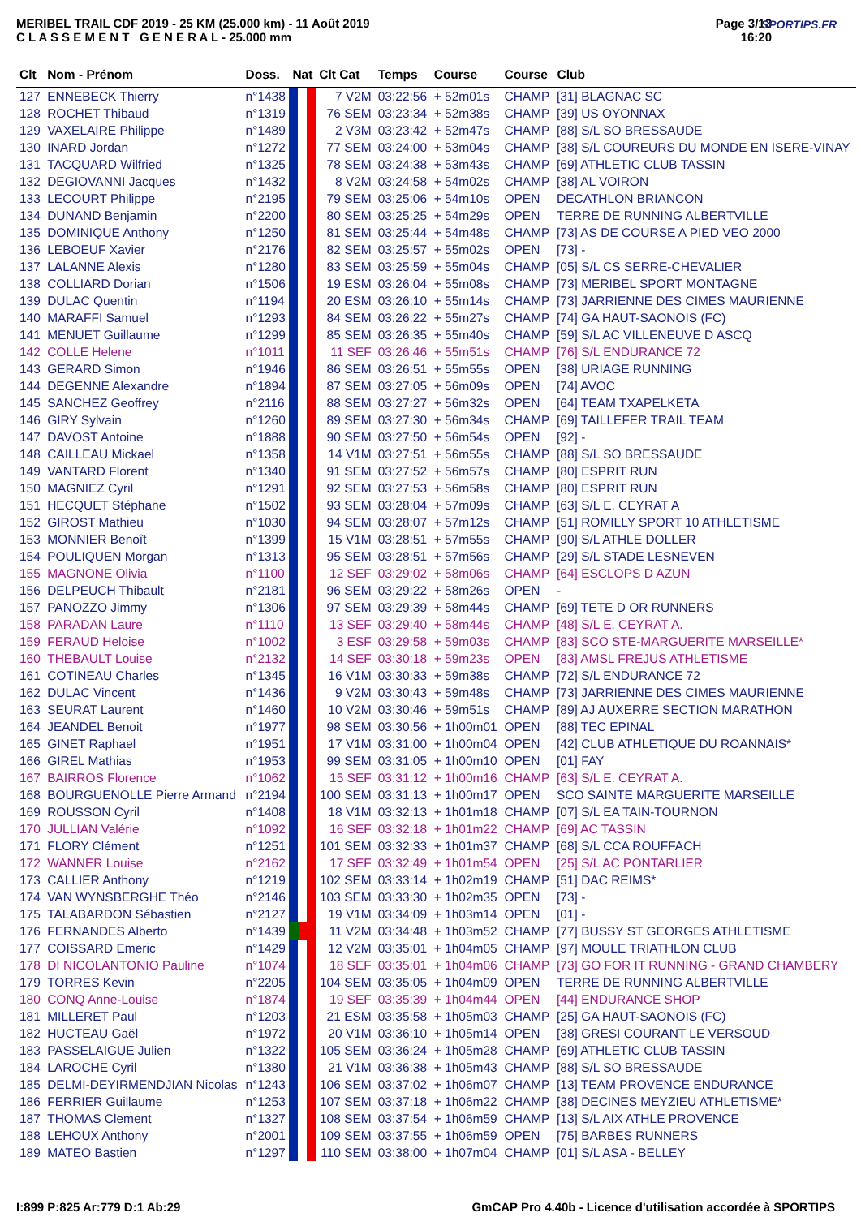MERIBEL TRAIL CDF 2019 - 25 KM (25.000 km) - 11 Août 2019
C L A S S E M E N T G E N E R A L - 25.000 mm
Page 3/13
16:20
SPORTIPS.FR
| Clt | Nom - Prénom | Doss. | Nat | Clt Cat | Temps | Course | Course | Club |
| --- | --- | --- | --- | --- | --- | --- | --- | --- |
| 127 | ENNEBECK Thierry | n°1438 | | 7 V2M | 03:22:56 | + 52m01s | CHAMP | [31] BLAGNAC SC |
| 128 | ROCHET Thibaud | n°1319 | | 76 SEM | 03:23:34 | + 52m38s | CHAMP | [39] US OYONNAX |
| 129 | VAXELAIRE Philippe | n°1489 | | 2 V3M | 03:23:42 | + 52m47s | CHAMP | [88] S/L SO BRESSAUDE |
| 130 | INARD Jordan | n°1272 | | 77 SEM | 03:24:00 | + 53m04s | CHAMP | [38] S/L COUREURS DU MONDE EN ISERE-VINAY |
| 131 | TACQUARD Wilfried | n°1325 | | 78 SEM | 03:24:38 | + 53m43s | CHAMP | [69] ATHLETIC CLUB TASSIN |
| 132 | DEGIOVANNI Jacques | n°1432 | | 8 V2M | 03:24:58 | + 54m02s | CHAMP | [38] AL VOIRON |
| 133 | LECOURT Philippe | n°2195 | | 79 SEM | 03:25:06 | + 54m10s | OPEN | DECATHLON BRIANCON |
| 134 | DUNAND Benjamin | n°2200 | | 80 SEM | 03:25:25 | + 54m29s | OPEN | TERRE DE RUNNING ALBERTVILLE |
| 135 | DOMINIQUE Anthony | n°1250 | | 81 SEM | 03:25:44 | + 54m48s | CHAMP | [73] AS DE COURSE A PIED VEO 2000 |
| 136 | LEBOEUF Xavier | n°2176 | | 82 SEM | 03:25:57 | + 55m02s | OPEN | [73] - |
| 137 | LALANNE Alexis | n°1280 | | 83 SEM | 03:25:59 | + 55m04s | CHAMP | [05] S/L CS SERRE-CHEVALIER |
| 138 | COLLIARD Dorian | n°1506 | | 19 ESM | 03:26:04 | + 55m08s | CHAMP | [73] MERIBEL SPORT MONTAGNE |
| 139 | DULAC Quentin | n°1194 | | 20 ESM | 03:26:10 | + 55m14s | CHAMP | [73] JARRIENNE DES CIMES MAURIENNE |
| 140 | MARAFFI Samuel | n°1293 | | 84 SEM | 03:26:22 | + 55m27s | CHAMP | [74] GA HAUT-SAONOIS (FC) |
| 141 | MENUET Guillaume | n°1299 | | 85 SEM | 03:26:35 | + 55m40s | CHAMP | [59] S/L AC VILLENEUVE D ASCQ |
| 142 | COLLE Helene | n°1011 | | 11 SEF | 03:26:46 | + 55m51s | CHAMP | [76] S/L ENDURANCE 72 |
| 143 | GERARD Simon | n°1946 | | 86 SEM | 03:26:51 | + 55m55s | OPEN | [38] URIAGE RUNNING |
| 144 | DEGENNE Alexandre | n°1894 | | 87 SEM | 03:27:05 | + 56m09s | OPEN | [74] AVOC |
| 145 | SANCHEZ Geoffrey | n°2116 | | 88 SEM | 03:27:27 | + 56m32s | OPEN | [64] TEAM TXAPELKETA |
| 146 | GIRY Sylvain | n°1260 | | 89 SEM | 03:27:30 | + 56m34s | CHAMP | [69] TAILLEFER TRAIL TEAM |
| 147 | DAVOST Antoine | n°1888 | | 90 SEM | 03:27:50 | + 56m54s | OPEN | [92] - |
| 148 | CAILLEAU Mickael | n°1358 | | 14 V1M | 03:27:51 | + 56m55s | CHAMP | [88] S/L SO BRESSAUDE |
| 149 | VANTARD Florent | n°1340 | | 91 SEM | 03:27:52 | + 56m57s | CHAMP | [80] ESPRIT RUN |
| 150 | MAGNIEZ Cyril | n°1291 | | 92 SEM | 03:27:53 | + 56m58s | CHAMP | [80] ESPRIT RUN |
| 151 | HECQUET Stéphane | n°1502 | | 93 SEM | 03:28:04 | + 57m09s | CHAMP | [63] S/L E. CEYRAT A |
| 152 | GIROST Mathieu | n°1030 | | 94 SEM | 03:28:07 | + 57m12s | CHAMP | [51] ROMILLY SPORT 10 ATHLETISME |
| 153 | MONNIER Benoît | n°1399 | | 15 V1M | 03:28:51 | + 57m55s | CHAMP | [90] S/L ATHLE DOLLER |
| 154 | POULIQUEN Morgan | n°1313 | | 95 SEM | 03:28:51 | + 57m56s | CHAMP | [29] S/L STADE LESNEVEN |
| 155 | MAGNONE Olivia | n°1100 | | 12 SEF | 03:29:02 | + 58m06s | CHAMP | [64] ESCLOPS D AZUN |
| 156 | DELPEUCH Thibault | n°2181 | | 96 SEM | 03:29:22 | + 58m26s | OPEN | - |
| 157 | PANOZZO Jimmy | n°1306 | | 97 SEM | 03:29:39 | + 58m44s | CHAMP | [69] TETE D OR RUNNERS |
| 158 | PARADAN Laure | n°1110 | | 13 SEF | 03:29:40 | + 58m44s | CHAMP | [48] S/L E. CEYRAT A. |
| 159 | FERAUD Heloise | n°1002 | | 3 ESF | 03:29:58 | + 59m03s | CHAMP | [83] SCO STE-MARGUERITE MARSEILLE* |
| 160 | THEBAULT Louise | n°2132 | | 14 SEF | 03:30:18 | + 59m23s | OPEN | [83] AMSL FREJUS ATHLETISME |
| 161 | COTINEAU Charles | n°1345 | | 16 V1M | 03:30:33 | + 59m38s | CHAMP | [72] S/L ENDURANCE 72 |
| 162 | DULAC Vincent | n°1436 | | 9 V2M | 03:30:43 | + 59m48s | CHAMP | [73] JARRIENNE DES CIMES MAURIENNE |
| 163 | SEURAT Laurent | n°1460 | | 10 V2M | 03:30:46 | + 59m51s | CHAMP | [89] AJ AUXERRE SECTION MARATHON |
| 164 | JEANDEL Benoit | n°1977 | | 98 SEM | 03:30:56 | + 1h00m01 | OPEN | [88] TEC EPINAL |
| 165 | GINET Raphael | n°1951 | | 17 V1M | 03:31:00 | + 1h00m04 | OPEN | [42] CLUB ATHLETIQUE DU ROANNAIS* |
| 166 | GIREL Mathias | n°1953 | | 99 SEM | 03:31:05 | + 1h00m10 | OPEN | [01] FAY |
| 167 | BAIRROS Florence | n°1062 | | 15 SEF | 03:31:12 | + 1h00m16 | CHAMP | [63] S/L E. CEYRAT A. |
| 168 | BOURGUENOLLE Pierre Armand | n°2194 | | 100 SEM | 03:31:13 | + 1h00m17 | OPEN | SCO SAINTE MARGUERITE MARSEILLE |
| 169 | ROUSSON Cyril | n°1408 | | 18 V1M | 03:32:13 | + 1h01m18 | CHAMP | [07] S/L EA TAIN-TOURNON |
| 170 | JULLIAN Valérie | n°1092 | | 16 SEF | 03:32:18 | + 1h01m22 | CHAMP | [69] AC TASSIN |
| 171 | FLORY Clément | n°1251 | | 101 SEM | 03:32:33 | + 1h01m37 | CHAMP | [68] S/L CCA ROUFFACH |
| 172 | WANNER Louise | n°2162 | | 17 SEF | 03:32:49 | + 1h01m54 | OPEN | [25] S/L AC PONTARLIER |
| 173 | CALLIER Anthony | n°1219 | | 102 SEM | 03:33:14 | + 1h02m19 | CHAMP | [51] DAC REIMS* |
| 174 | VAN WYNSBERGHE Théo | n°2146 | | 103 SEM | 03:33:30 | + 1h02m35 | OPEN | [73] - |
| 175 | TALABARDON Sébastien | n°2127 | | 19 V1M | 03:34:09 | + 1h03m14 | OPEN | [01] - |
| 176 | FERNANDES Alberto | n°1439 | | 11 V2M | 03:34:48 | + 1h03m52 | CHAMP | [77] BUSSY ST GEORGES ATHLETISME |
| 177 | COISSARD Emeric | n°1429 | | 12 V2M | 03:35:01 | + 1h04m05 | CHAMP | [97] MOULE TRIATHLON CLUB |
| 178 | DI NICOLANTONIO Pauline | n°1074 | | 18 SEF | 03:35:01 | + 1h04m06 | CHAMP | [73] GO FOR IT RUNNING - GRAND CHAMBERY |
| 179 | TORRES Kevin | n°2205 | | 104 SEM | 03:35:05 | + 1h04m09 | OPEN | TERRE DE RUNNING ALBERTVILLE |
| 180 | CONQ Anne-Louise | n°1874 | | 19 SEF | 03:35:39 | + 1h04m44 | OPEN | [44] ENDURANCE SHOP |
| 181 | MILLERET Paul | n°1203 | | 21 ESM | 03:35:58 | + 1h05m03 | CHAMP | [25] GA HAUT-SAONOIS (FC) |
| 182 | HUCTEAU Gaël | n°1972 | | 20 V1M | 03:36:10 | + 1h05m14 | OPEN | [38] GRESI COURANT LE VERSOUD |
| 183 | PASSELAIGUE Julien | n°1322 | | 105 SEM | 03:36:24 | + 1h05m28 | CHAMP | [69] ATHLETIC CLUB TASSIN |
| 184 | LAROCHE Cyril | n°1380 | | 21 V1M | 03:36:38 | + 1h05m43 | CHAMP | [88] S/L SO BRESSAUDE |
| 185 | DELMI-DEYIRMENDJIAN Nicolas | n°1243 | | 106 SEM | 03:37:02 | + 1h06m07 | CHAMP | [13] TEAM PROVENCE ENDURANCE |
| 186 | FERRIER Guillaume | n°1253 | | 107 SEM | 03:37:18 | + 1h06m22 | CHAMP | [38] DECINES MEYZIEU ATHLETISME* |
| 187 | THOMAS Clement | n°1327 | | 108 SEM | 03:37:54 | + 1h06m59 | CHAMP | [13] S/L AIX ATHLE PROVENCE |
| 188 | LEHOUX Anthony | n°2001 | | 109 SEM | 03:37:55 | + 1h06m59 | OPEN | [75] BARBES RUNNERS |
| 189 | MATEO Bastien | n°1297 | | 110 SEM | 03:38:00 | + 1h07m04 | CHAMP | [01] S/L ASA - BELLEY |
I:899 P:825 Ar:779 D:1 Ab:29 GmCAP Pro 4.40b - Licence d'utilisation accordée à SPORTIPS